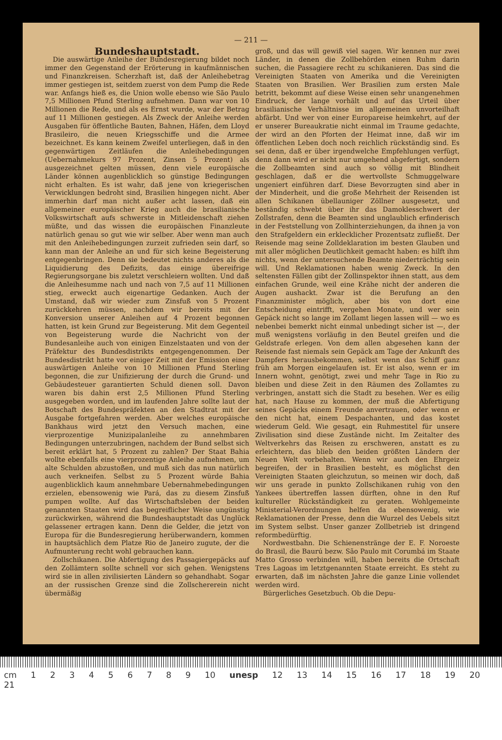— 211 —
Bundeshauptstadt.
Die auswärtige Anleihe der Bundesregierung bildet noch immer den Gegenstand der Erörterung in kaufmännischen und Finanzkreisen. Scherzhaft ist, daß der Anleihebetrag immer gestiegen ist, seitdem zuerst von dem Pump die Rede war. Anfangs hieß es, die Union wolle ebenso wie São Paulo 7,5 Millionen Pfund Sterling aufnehmen. Dann war von 10 Millionen die Rede, und als es Ernst wurde, war der Betrag auf 11 Millionen gestiegen. Als Zweck der Anleihe werden Ausgaben für öffentliche Bauten, Bahnen, Häfen, dem Lloyd Brasileiro, die neuen Kriegsschiffe und die Armee bezeichnet. Es kann keinem Zweifel unterliegen, daß in den gegenwärtigen Zeitläufen die Anleihebedingungen (Uebernahmekurs 97 Prozent, Zinsen 5 Prozent) als ausgezeichnet gelten müssen, denn viele europäische Länder können augenblicklich so günstige Bedingungen nicht erhalten. Es ist wahr, daß jene von kriegerischen Verwicklungen bedroht sind, Brasilien hingegen nicht. Aber immerhin darf man nicht außer acht lassen, daß ein allgemeiner europäischer Krieg auch die brasilianische Volkswirtschaft aufs schwerste in Mitleidenschaft ziehen müßte, und das wissen die europäischen Finanzleute natürlich genau so gut wie wir selber. Aber wenn man auch mit den Anleihebedingungen zurzeit zufrieden sein darf, so kann man der Anleihe an und für sich keine Begeisterung entgegenbringen. Denn sie bedeutet nichts anderes als die Liquidierung des Defizits, das einige übereifrige Regierungsorgane bis zuletzt verschleiern wollten. Und daß die Anleihesumme nach und nach von 7,5 auf 11 Millionen stieg, erweckt auch eigenartige Gedanken. Auch der Umstand, daß wir wieder zum Zinsfuß von 5 Prozent zurückkehren müssen, nachdem wir bereits mit der Konversion unserer Anleihen auf 4 Prozent begonnen hatten, ist kein Grund zur Begeisterung. Mit dem Gegenteil von Begeisterung wurde die Nachricht von der Bundesanleihe auch von einigen Einzelstaaten und von der Präfektur des Bundesdistrikts entgegengenommen. Der Bundesdistrikt hatte vor einiger Zeit mit der Emission einer auswärtigen Anleihe von 10 Millionen Pfund Sterling begonnen, die zur Unifizierung der durch die Grund- und Gebäudesteuer garantierten Schuld dienen soll. Davon waren bis dahin erst 2,5 Millionen Pfund Sterling ausgegeben worden, und im laufenden Jahre sollte laut der Botschaft des Bundespräfekten an den Stadtrat mit der Ausgabe fortgefahren werden. Aber welches europäische Bankhaus wird jetzt den Versuch machen, eine vierprozentige Munizipalanleihe zu annehmbaren Bedingungen unterzubringen, nachdem der Bund selbst sich bereit erklärt hat, 5 Prozent zu zahlen? Der Staat Bahia wollte ebenfalls eine vierprozentige Anleihe aufnehmen, um alte Schulden abzustoßen, und muß sich das nun natürlich auch verkneifen. Selbst zu 5 Prozent würde Bahia augenblicklich kaum annehmbare Uebernahmebedingungen erzielen, ebensowenig wie Pará, das zu diesem Zinsfuß pumpen wollte. Auf das Wirtschaftsleben der beiden genannten Staaten wird das begreiflicher Weise ungünstig zurückwirken, während die Bundeshauptstadt das Unglück gelassener ertragen kann. Denn die Gelder, die jetzt von Europa für die Bundesregierung herüberwandern, kommen in hauptsächlich dem Platze Rio de Janeiro zugute, der die Aufmunterung recht wohl gebrauchen kann.
Zollschikanen. Die Abfertigung des Passagiergepäcks auf den Zollämtern sollte schnell vor sich gehen. Wenigstens wird sie in allen zivilisierten Ländern so gehandhabt. Sogar an der russischen Grenze sind die Zollschererein nicht übermäßig
groß, und das will gewiß viel sagen. Wir kennen nur zwei Länder, in denen die Zollbehörden einen Ruhm darin suchen, die Passagiere recht zu schikanieren. Das sind die Vereinigten Staaten von Amerika und die Vereinigten Staaten von Brasilien. Wer Brasilien zum ersten Male betritt, bekommt auf diese Weise einen sehr unangenehmen Eindruck, der lange vorhält und auf das Urteil über brasilianische Verhältnisse im allgemeinen unvorteilhaft abfärbt. Und wer von einer Europareise heimkehrt, auf der er unserer Bureaukratie nicht einmal im Traume gedachte, der wird an den Pforten der Heimat inne, daß wir im öffentlichen Leben doch noch reichlich rückständig sind. Es sei denn, daß er über irgendwelche Empfehlungen verfügt, denn dann wird er nicht nur umgehend abgefertigt, sondern die Zollbeamten sind auch so völlig mit Blindheit geschlagen, daß er die wertvollste Schmuggelware ungeniert einführen darf. Diese Bevorzugten sind aber in der Minderheit, und die große Mehrheit der Reisenden ist allen Schikanen übellauniger Zöllner ausgesetzt, und beständig schwebt über ihr das Damoklesschwert der Zollstrafen, denn die Beamten sind unglaublich erfinderisch in der Feststellung von Zollhinterziehungen, da ihnen ja von den Strafgeldern ein erklecklicher Prozentsatz zufließt. Der Reisende mag seine Zolldeklaration im besten Glauben und mit aller möglichen Deutlichkeit gemacht haben: es hilft ihm nichts, wenn der untersuchende Beamte niederträchtig sein will. Und Reklamationen haben wenig Zweck. In den seltensten Fällen gibt der Zollinspektor ihnen statt, aus dem einfachen Grunde, weil eine Krähe nicht der anderen die Augen aushackt. Zwar ist die Berufung an den Finanzminister möglich, aber bis von dort eine Entscheidung eintrifft, vergehen Monate, und wer sein Gepäck nicht so lange im Zollamt liegen lassen will — wo es nebenbei bemerkt nicht einmal unbedingt sicher ist —, der muß wenigstens vorläufig in den Beutel greifen und die Geldstrafe erlegen. Von dem allen abgesehen kann der Reisende fast niemals sein Gepäck am Tage der Ankunft des Dampfers herausbekommen, selbst wenn das Schiff ganz früh am Morgen eingelaufen ist. Er ist also, wenn er im Innern wohnt, genötigt, zwei und mehr Tage in Rio zu bleiben und diese Zeit in den Räumen des Zollamtes zu verbringen, anstatt sich die Stadt zu besehen. Wer es eilig hat, nach Hause zu kommen, der muß die Abfertigung seines Gepäcks einem Freunde anvertrauen, oder wenn er den nicht hat, einem Despachanten, und das kostet wiederum Geld. Wie gesagt, ein Ruhmestitel für unsere Zivilisation sind diese Zustände nicht. Im Zeitalter des Weltverkehrs das Reisen zu erschweren, anstatt es zu erleichtern, das blieb den beiden größten Ländern der Neuen Welt vorbehalten. Wenn wir auch den Ehrgeiz begreifen, der in Brasilien besteht, es möglichst den Vereinigten Staaten gleichzutun, so meinen wir doch, daß wir uns gerade in punkto Zollschikanen ruhig von den Yankees übertreffen lassen dürften, ohne in den Ruf kultureller Rückständigkeit zu geraten. Wohlgemeinte Ministerial-Verordnungen helfen da ebensowenig, wie Reklamationen der Presse, denn die Wurzel des Uebels sitzt im System selbst. Unser ganzer Zollbetrieb ist dringend reformbedürftig.
Nordwestbahn. Die Schienenstränge der E. F. Noroeste do Brasil, die Baurú bezw. São Paulo mit Corumbá im Staate Matto Grosso verbinden will, haben bereits die Ortschaft Tres Lagoas im letztgenannten Staate erreicht. Es steht zu erwarten, daß im nächsten Jahre die ganze Linie vollendet werden wird.
Bürgerliches Gesetzbuch. Ob die Depu-
cm 1 2 3 4 5 6 7 8 9 10 unesp 12 13 14 15 16 17 18 19 20 21